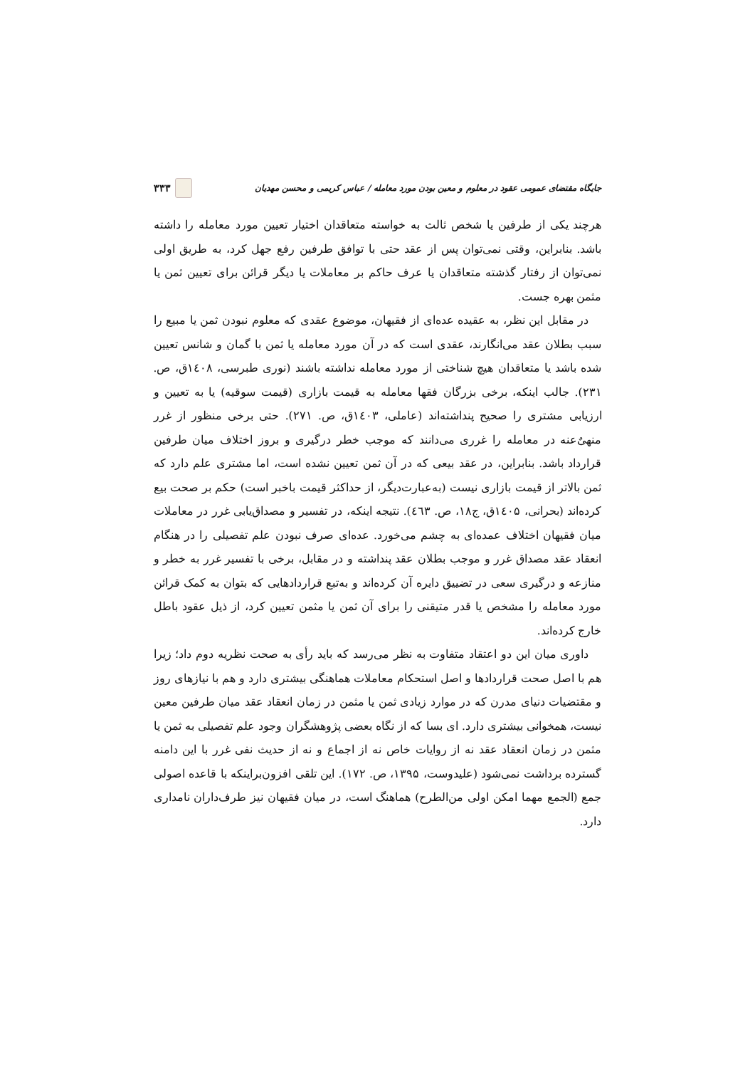جایگاه مقتضای عمومی عقود در معلوم و معین بودن مورد معامله / عباس کریمی و محسن مهدیان ۳۳۳
هرچند یکی از طرفین یا شخص ثالث به خواسته متعاقدان اختیار تعیین مورد معامله را داشته باشد. بنابراین، وقتی نمی‌توان پس از عقد حتی با توافق طرفین رفع جهل کرد، به طریق اولی نمی‌توان از رفتار گذشته متعاقدان یا عرف حاکم بر معاملات یا دیگر قرائن برای تعیین ثمن یا مثمن بهره جست.
در مقابل این نظر، به عقیده عده‌ای از فقیهان، موضوع عقدی که معلوم نبودن ثمن یا مبیع را سبب بطلان عقد می‌انگارند، عقدی است که در آن مورد معامله یا ثمن با گمان و شانس تعیین شده باشد یا متعاقدان هیچ شناختی از مورد معامله نداشته باشند (نوری طبرسی، ۱٤۰۸ق، ص. ۲۳۱). جالب اینکه، برخی بزرگان فقها معامله به قیمت بازاری (قیمت سوقیه) یا به تعیین و ارزیابی مشتری را صحیح پنداشته‌اند (عاملی، ۱٤۰۳ق، ص. ۲۷۱). حتی برخی منظور از غرر منهیٌ‌عنه در معامله را غرری می‌دانند که موجب خطر درگیری و بروز اختلاف میان طرفین قرارداد باشد. بنابراین، در عقد بیعی که در آن ثمن تعیین نشده است، اما مشتری علم دارد که ثمن بالاتر از قیمت بازاری نیست (به‌عبارت‌دیگر، از حداکثر قیمت باخبر است) حکم بر صحت بیع کرده‌اند (بحرانی، ۱٤۰۵ق، ج۱۸، ص. ٤٦۳). نتیجه اینکه، در تفسیر و مصداق‌یابی غرر در معاملات میان فقیهان اختلاف عمده‌ای به چشم می‌خورد. عده‌ای صرف نبودن علم تفصیلی را در هنگام انعقاد عقد مصداق غرر و موجب بطلان عقد پنداشته و در مقابل، برخی با تفسیر غرر به خطر و منازعه و درگیری سعی در تضییق دایره آن کرده‌اند و به‌تبع قراردادهایی که بتوان به کمک قرائن مورد معامله را مشخص یا قدر متیقنی را برای آن ثمن یا مثمن تعیین کرد، از ذیل عقود باطل خارج کرده‌اند.
داوری میان این دو اعتقاد متفاوت به نظر می‌رسد که باید رأی به صحت نظریه دوم داد؛ زیرا هم با اصل صحت قراردادها و اصل استحکام معاملات هماهنگی بیشتری دارد و هم با نیازهای روز و مقتضیات دنیای مدرن که در موارد زیادی ثمن یا مثمن در زمان انعقاد عقد میان طرفین معین نیست، همخوانی بیشتری دارد. ای بسا که از نگاه بعضی پژوهشگران وجود علم تفصیلی به ثمن یا مثمن در زمان انعقاد عقد نه از روایات خاص نه از اجماع و نه از حدیث نفی غرر با این دامنه گسترده برداشت نمی‌شود (علیدوست، ۱۳۹۵، ص. ۱۷۲). این تلقی افزون‌براینکه با قاعده اصولی جمع (الجمع مهما امکن اولی من‌الطرح) هماهنگ است، در میان فقیهان نیز طرف‌داران نامداری دارد.